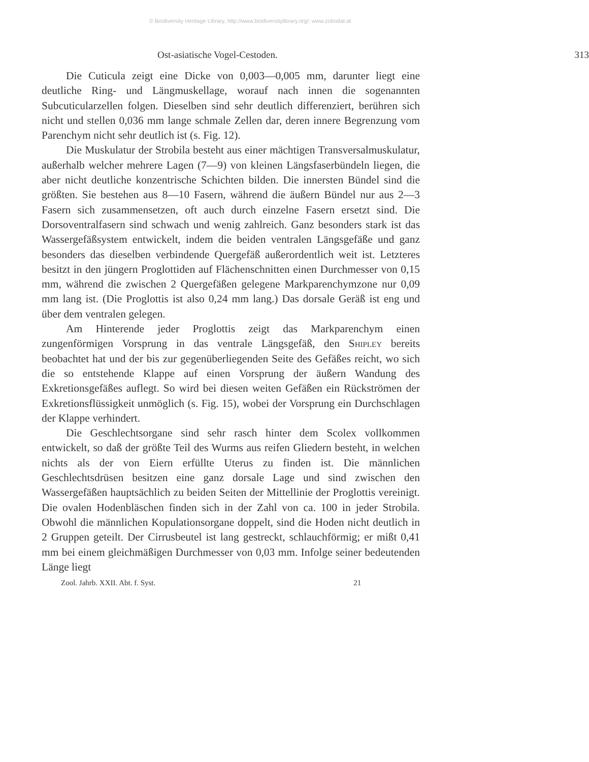© Biodiversity Heritage Library, http://www.biodiversitylibrary.org/; www.zobodat.at
Ost-asiatische Vogel-Cestoden. 313
Die Cuticula zeigt eine Dicke von 0,003—0,005 mm, darunter liegt eine deutliche Ring- und Längmuskellage, worauf nach innen die sogenannten Subcuticularzellen folgen. Dieselben sind sehr deutlich differenziert, berühren sich nicht und stellen 0,036 mm lange schmale Zellen dar, deren innere Begrenzung vom Parenchym nicht sehr deutlich ist (s. Fig. 12).
Die Muskulatur der Strobila besteht aus einer mächtigen Transversalmuskulatur, außerhalb welcher mehrere Lagen (7—9) von kleinen Längsfaserbündeln liegen, die aber nicht deutliche konzentrische Schichten bilden. Die innersten Bündel sind die größten. Sie bestehen aus 8—10 Fasern, während die äußern Bündel nur aus 2—3 Fasern sich zusammensetzen, oft auch durch einzelne Fasern ersetzt sind. Die Dorsoventralfasern sind schwach und wenig zahlreich. Ganz besonders stark ist das Wassergefäßsystem entwickelt, indem die beiden ventralen Längsgefäße und ganz besonders das dieselben verbindende Quergefäß außerordentlich weit ist. Letzteres besitzt in den jüngern Proglottiden auf Flächenschnitten einen Durchmesser von 0,15 mm, während die zwischen 2 Quergefäßen gelegene Markparenchymzone nur 0,09 mm lang ist. (Die Proglottis ist also 0,24 mm lang.) Das dorsale Geräß ist eng und über dem ventralen gelegen.
Am Hinterende jeder Proglottis zeigt das Markparenchym einen zungenförmigen Vorsprung in das ventrale Längsgefäß, den Shipley bereits beobachtet hat und der bis zur gegenüberliegenden Seite des Gefäßes reicht, wo sich die so entstehende Klappe auf einen Vorsprung der äußern Wandung des Exkretionsgefäßes auflegt. So wird bei diesen weiten Gefäßen ein Rückströmen der Exkretionsflüssigkeit unmöglich (s. Fig. 15), wobei der Vorsprung ein Durchschlagen der Klappe verhindert.
Die Geschlechtsorgane sind sehr rasch hinter dem Scolex vollkommen entwickelt, so daß der größte Teil des Wurms aus reifen Gliedern besteht, in welchen nichts als der von Eiern erfüllte Uterus zu finden ist. Die männlichen Geschlechtsdrüsen besitzen eine ganz dorsale Lage und sind zwischen den Wassergefäßen hauptsächlich zu beiden Seiten der Mittellinie der Proglottis vereinigt. Die ovalen Hodenbläschen finden sich in der Zahl von ca. 100 in jeder Strobila. Obwohl die männlichen Kopulationsorgane doppelt, sind die Hoden nicht deutlich in 2 Gruppen geteilt. Der Cirrusbeutel ist lang gestreckt, schlauchförmig; er mißt 0,41 mm bei einem gleichmäßigen Durchmesser von 0,03 mm. Infolge seiner bedeutenden Länge liegt
Zool. Jahrb. XXII. Abt. f. Syst. 21